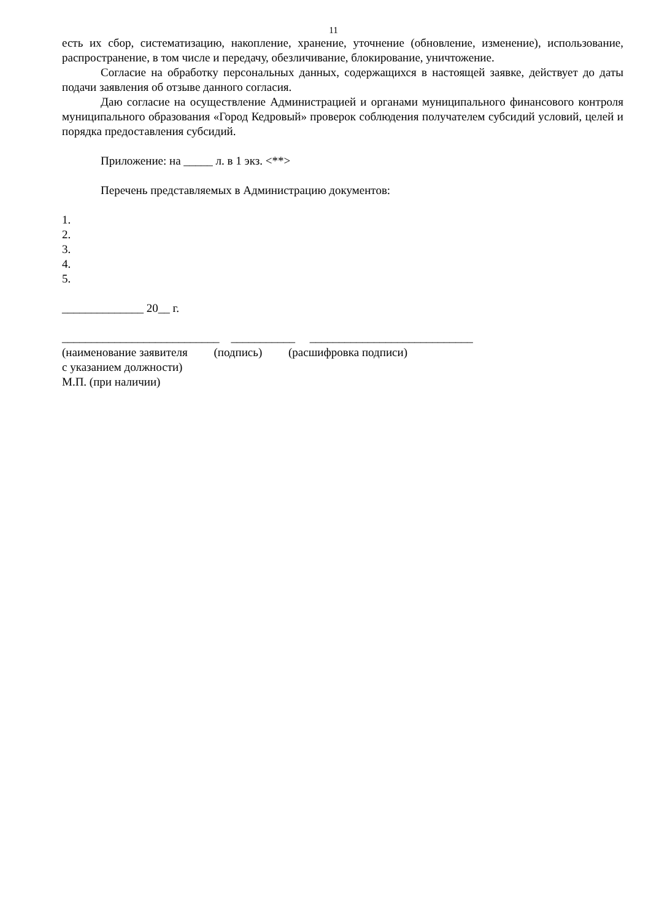11
есть их сбор, систематизацию, накопление, хранение, уточнение (обновление, изменение), использование, распространение, в том числе и передачу, обезличивание, блокирование, уничтожение.
Согласие на обработку персональных данных, содержащихся в настоящей заявке, действует до даты подачи заявления об отзыве данного согласия.
Даю согласие на осуществление Администрацией и органами муниципального финансового контроля муниципального образования «Город Кедровый» проверок соблюдения получателем субсидий условий, целей и порядка предоставления субсидий.
Приложение: на _____ л. в 1 экз. <**>
Перечень представляемых в Администрацию документов:
1.
2.
3.
4.
5.
______________ 20__ г.
___________________________ ___________ ____________________________
(наименование заявителя (подпись) (расшифровка подписи)
с указанием должности)
М.П. (при наличии)